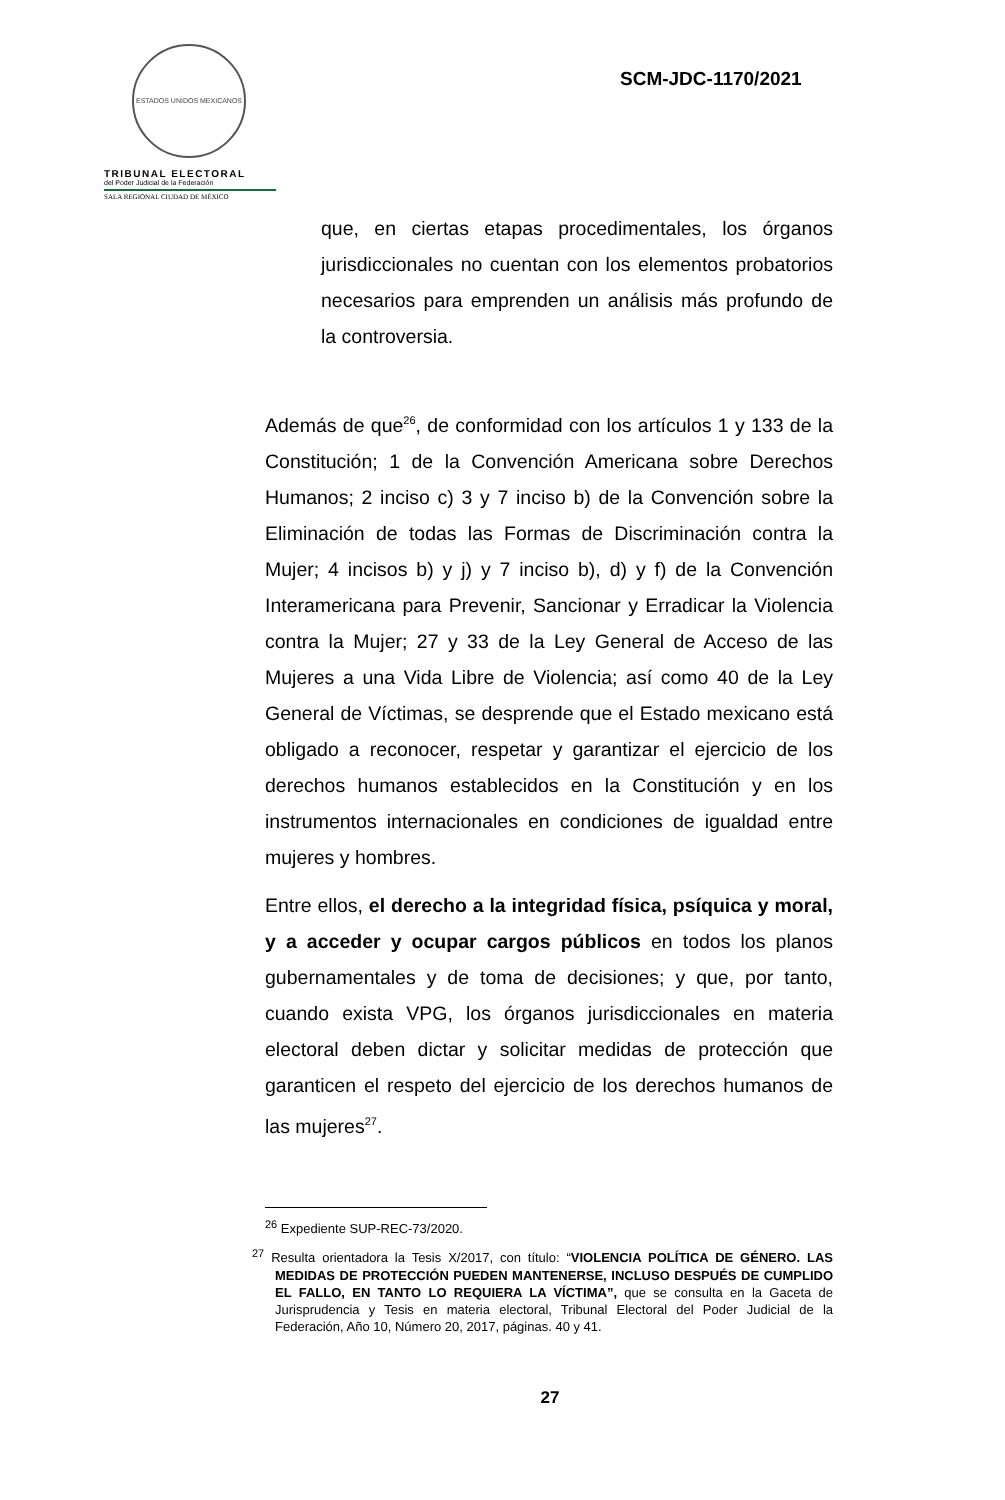ESTADOS UNIDOS MEXICANOS
TRIBUNAL ELECTORAL
del Poder Judicial de la Federación
SALA REGIONAL CIUDAD DE MÉXICO
SCM-JDC-1170/2021
que, en ciertas etapas procedimentales, los órganos jurisdiccionales no cuentan con los elementos probatorios necesarios para emprenden un análisis más profundo de la controversia.
Además de que<sup>26</sup>, de conformidad con los artículos 1 y 133 de la Constitución; 1 de la Convención Americana sobre Derechos Humanos; 2 inciso c) 3 y 7 inciso b) de la Convención sobre la Eliminación de todas las Formas de Discriminación contra la Mujer; 4 incisos b) y j) y 7 inciso b), d) y f) de la Convención Interamericana para Prevenir, Sancionar y Erradicar la Violencia contra la Mujer; 27 y 33 de la Ley General de Acceso de las Mujeres a una Vida Libre de Violencia; así como 40 de la Ley General de Víctimas, se desprende que el Estado mexicano está obligado a reconocer, respetar y garantizar el ejercicio de los derechos humanos establecidos en la Constitución y en los instrumentos internacionales en condiciones de igualdad entre mujeres y hombres.
Entre ellos, el derecho a la integridad física, psíquica y moral, y a acceder y ocupar cargos públicos en todos los planos gubernamentales y de toma de decisiones; y que, por tanto, cuando exista VPG, los órganos jurisdiccionales en materia electoral deben dictar y solicitar medidas de protección que garanticen el respeto del ejercicio de los derechos humanos de las mujeres<sup>27</sup>.
<sup>26</sup> Expediente SUP-REC-73/2020.
<sup>27</sup> Resulta orientadora la Tesis X/2017, con título: “VIOLENCIA POLÍTICA DE GÉNERO. LAS MEDIDAS DE PROTECCIÓN PUEDEN MANTENERSE, INCLUSO DESPUÉS DE CUMPLIDO EL FALLO, EN TANTO LO REQUIERA LA VÍCTIMA”, que se consulta en la Gaceta de Jurisprudencia y Tesis en materia electoral, Tribunal Electoral del Poder Judicial de la Federación, Año 10, Número 20, 2017, páginas. 40 y 41.
27